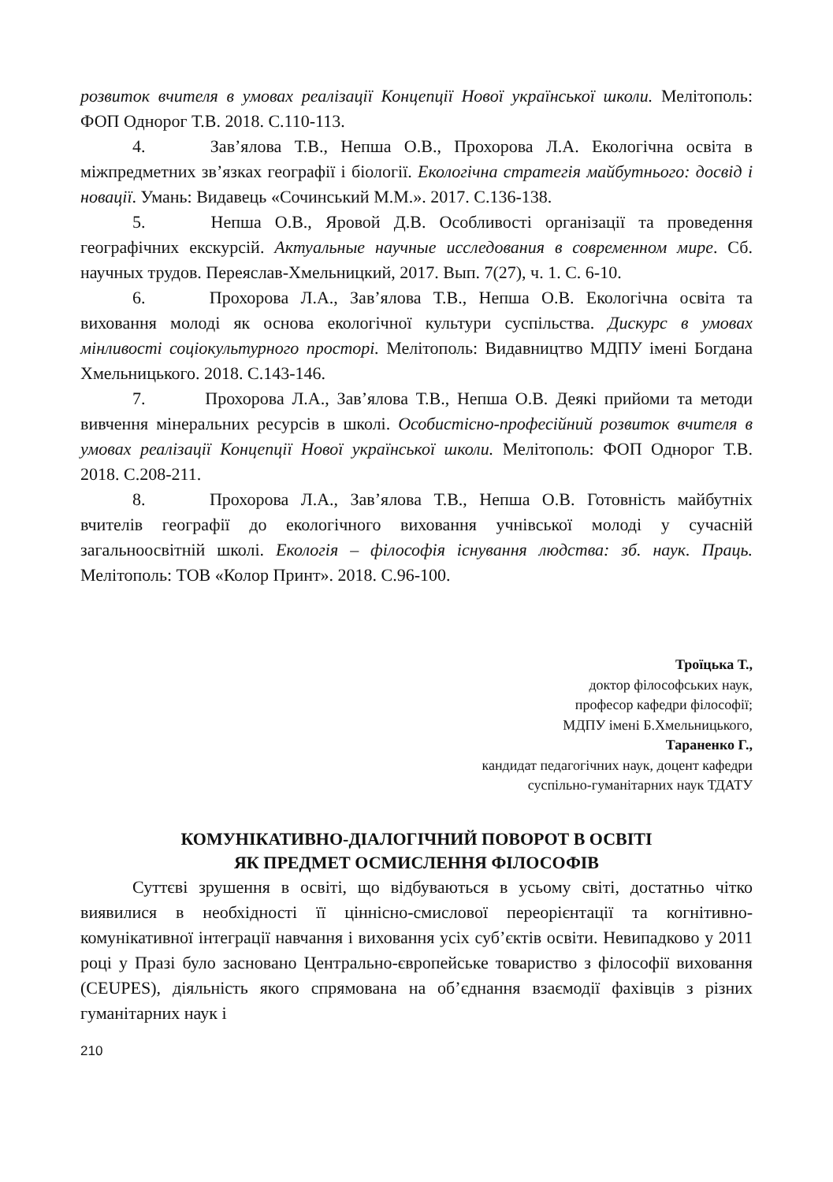розвиток вчителя в умовах реалізації Концепції Нової української школи. Мелітополь: ФОП Однорог Т.В. 2018. С.110-113.
4. Зав’ялова Т.В., Непша О.В., Прохорова Л.А. Екологічна освіта в міжпредметних зв’язках географії і біології. Екологічна стратегія майбутнього: досвід і новації. Умань: Видавець «Сочинський М.М.». 2017. С.136-138.
5. Непша О.В., Яровой Д.В. Особливості організації та проведення географічних екскурсій. Актуальные научные исследования в современном мире. Сб. научных трудов. Переяслав-Хмельницкий, 2017. Вып. 7(27), ч. 1. С. 6-10.
6. Прохорова Л.А., Зав’ялова Т.В., Непша О.В. Екологічна освіта та виховання молоді як основа екологічної культури суспільства. Дискурс в умовах мінливості соціокультурного просторі. Мелітополь: Видавництво МДПУ імені Богдана Хмельницького. 2018. С.143-146.
7. Прохорова Л.А., Зав’ялова Т.В., Непша О.В. Деякі прийоми та методи вивчення мінеральних ресурсів в школі. Особистісно-професійний розвиток вчителя в умовах реалізації Концепції Нової української школи. Мелітополь: ФОП Однорог Т.В. 2018. С.208-211.
8. Прохорова Л.А., Зав’ялова Т.В., Непша О.В. Готовність майбутніх вчителів географії до екологічного виховання учнівської молоді у сучасній загальноосвітній школі. Екологія – філософія існування людства: зб. наук. Праць. Мелітополь: ТОВ «Колор Принт». 2018. С.96-100.
Троїцька Т.,
доктор філософських наук,
професор кафедри філософії;
МДПУ імені Б.Хмельницького,
Тараненко Г.,
кандидат педагогічних наук, доцент кафедри
суспільно-гуманітарних наук ТДАТУ
КОМУНІКАТИВНО-ДІАЛОГІЧНИЙ ПОВОРОТ В ОСВІТІ
ЯК ПРЕДМЕТ ОСМИСЛЕННЯ ФІЛОСОФІВ
Суттєві зрушення в освіті, що відбуваються в усьому світі, достатньо чітко виявилися в необхідності її ціннісно-смислової переорієнтації та когнітивно-комунікативної інтеграції навчання і виховання усіх суб’єктів освіти. Невипадково у 2011 році у Празі було засновано Центрально-європейське товариство з філософії виховання (CEUPES), діяльність якого спрямована на об’єднання взаємодії фахівців з різних гуманітарних наук і
210